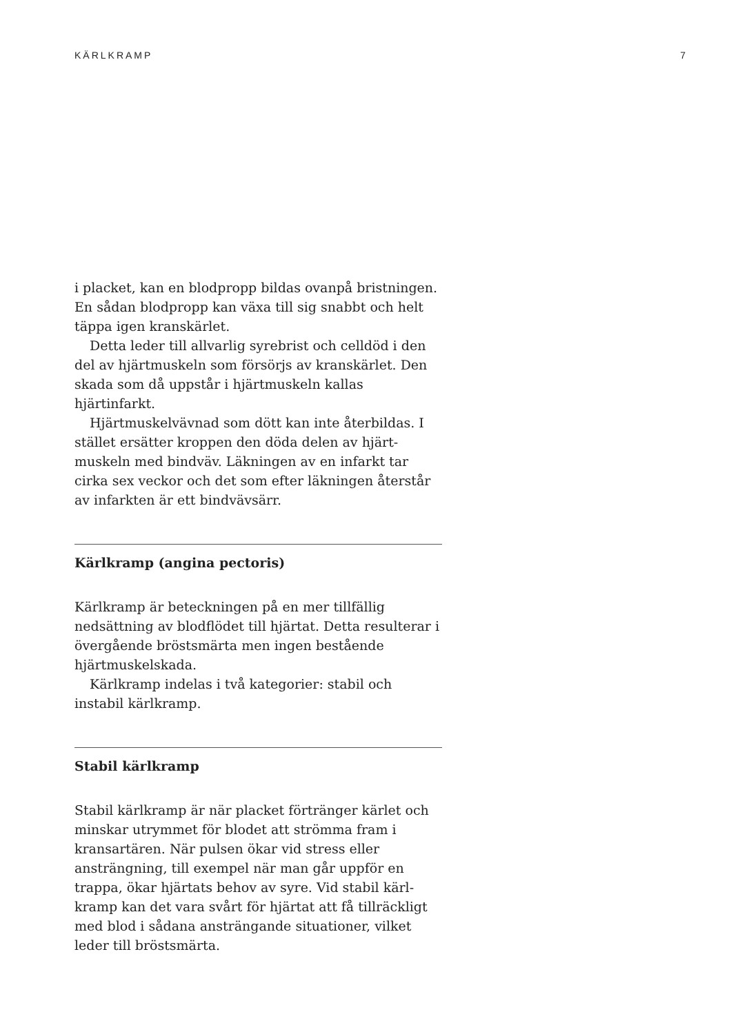KÄRLKRAMP 7
i placket, kan en blodpropp bildas ovanpå bristning­en. En sådan blodpropp kan växa till sig snabbt och helt täppa igen kranskärlet.
Detta leder till allvarlig syrebrist och celldöd i den del av hjärtmuskeln som försörjs av kranskärlet. Den skada som då uppstår i hjärtmuskeln kallas hjärtinfarkt.
Hjärtmuskelvävnad som dött kan inte återbildas. I stället ersätter kroppen den döda delen av hjärt­muskeln med bindväv. Läkningen av en infarkt tar cirka sex veckor och det som efter läkningen återstår av infarkten är ett bindvävsärr.
Kärlkramp (angina pectoris)
Kärlkramp är beteckningen på en mer tillfällig nedsättning av blodflödet till hjärtat. Detta resulte­rar i övergående bröstsmärta men ingen bestående hjärtmuskelskada.
Kärlkramp indelas i två kategorier: stabil och instabil kärlkramp.
Stabil kärlkramp
Stabil kärlkramp är när placket förtränger kärlet och minskar utrymmet för blodet att strömma fram i kransartären. När pulsen ökar vid stress eller ansträngning, till exempel när man går uppför en trappa, ökar hjärtats behov av syre. Vid stabil kärl­kramp kan det vara svårt för hjärtat att få tillräckligt med blod i sådana ansträngande situationer, vilket leder till bröstsmärta.